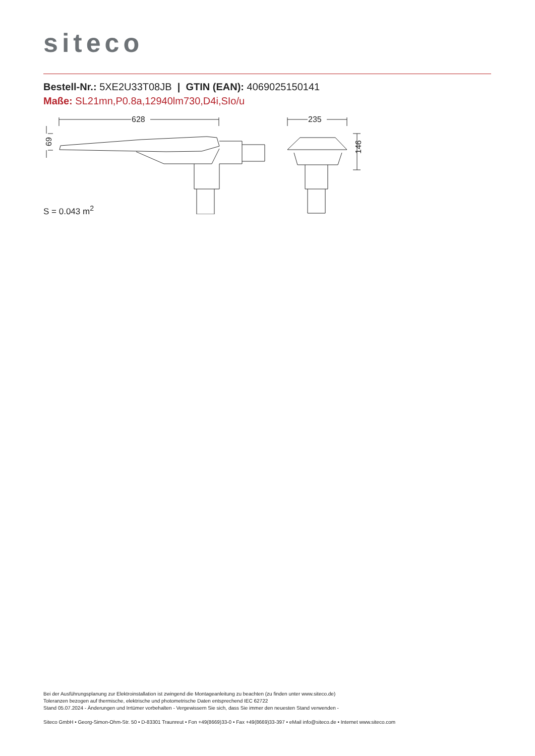siteco
Bestell-Nr.: 5XE2U33T08JB | GTIN (EAN): 4069025150141
Maße: SL21mn,P0.8a,12940lm730,D4i,SIo/u
628
235
146
69
S = 0.043 m<sup>2</sup>
Bei der Ausführungsplanung zur Elektroinstallation ist zwingend die Montageanleitung zu beachten (zu finden unter www.siteco.de)
Toleranzen bezogen auf thermische, elektrische und photometrische Daten entsprechend IEC 62722
Stand 05.07.2024 - Änderungen und Irrtümer vorbehalten - Vergewissern Sie sich, dass Sie immer den neuesten Stand verwenden -
Siteco GmbH • Georg-Simon-Ohm-Str. 50 • D-83301 Traunreut • Fon +49(8669)33-0 • Fax +49(8669)33-397 • eMail info@siteco.de • Internet www.siteco.com